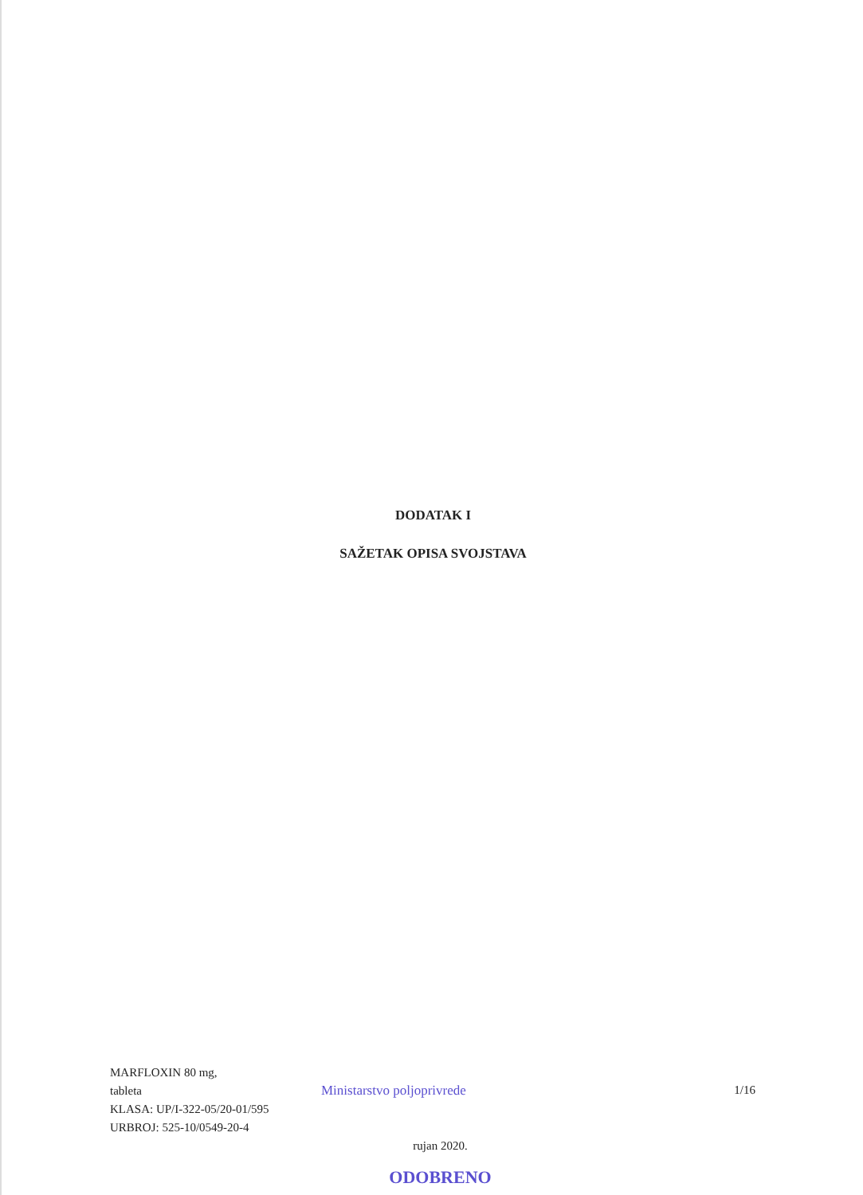DODATAK I
SAŽETAK OPISA SVOJSTAVA
MARFLOXIN 80 mg,
tableta
KLASA: UP/I-322-05/20-01/595
URBROJ: 525-10/0549-20-4
Ministarstvo poljoprivrede 1/16
rujan 2020.
ODOBRENO